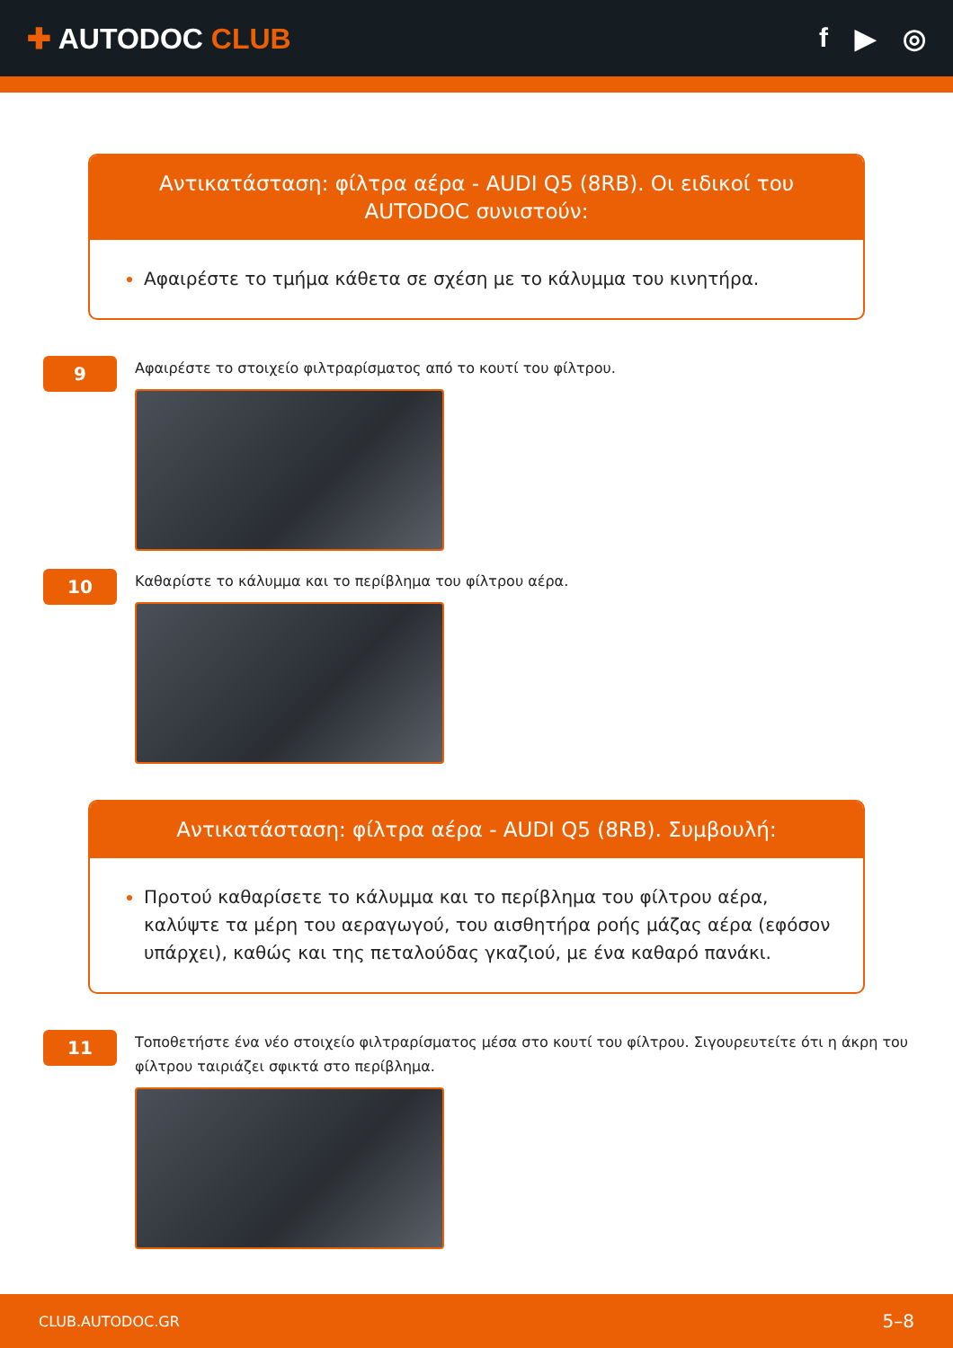✚ AUTODOC CLUB f ▶ ◎
Αντικατάσταση: φίλτρα αέρα - AUDI Q5 (8RB). Οι ειδικοί του AUTODOC συνιστούν:
Αφαιρέστε το τμήμα κάθετα σε σχέση με το κάλυμμα του κινητήρα.
9
Αφαιρέστε το στοιχείο φιλτραρίσματος από το κουτί του φίλτρου.
10
Καθαρίστε το κάλυμμα και το περίβλημα του φίλτρου αέρα.
Αντικατάσταση: φίλτρα αέρα - AUDI Q5 (8RB). Συμβουλή:
Προτού καθαρίσετε το κάλυμμα και το περίβλημα του φίλτρου αέρα, καλύψτε τα μέρη του αεραγωγού, του αισθητήρα ροής μάζας αέρα (εφόσον υπάρχει), καθώς και της πεταλούδας γκαζιού, με ένα καθαρό πανάκι.
11
Τοποθετήστε ένα νέο στοιχείο φιλτραρίσματος μέσα στο κουτί του φίλτρου. Σιγουρευτείτε ότι η άκρη του φίλτρου ταιριάζει σφικτά στο περίβλημα.
CLUB.AUTODOC.GR 5–8